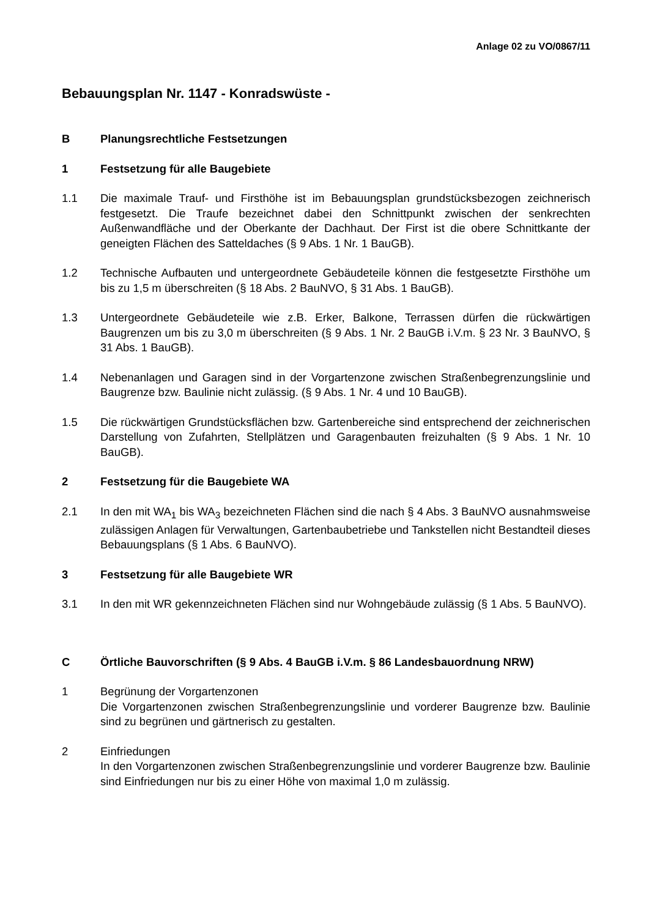Anlage 02 zu VO/0867/11
Bebauungsplan Nr. 1147 - Konradswüste -
B Planungsrechtliche Festsetzungen
1 Festsetzung für alle Baugebiete
1.1 Die maximale Trauf- und Firsthöhe ist im Bebauungsplan grundstücksbezogen zeichnerisch festgesetzt. Die Traufe bezeichnet dabei den Schnittpunkt zwischen der senkrechten Außenwandfläche und der Oberkante der Dachhaut. Der First ist die obere Schnittkante der geneigten Flächen des Satteldaches (§ 9 Abs. 1 Nr. 1 BauGB).
1.2 Technische Aufbauten und untergeordnete Gebäudeteile können die festgesetzte Firsthöhe um bis zu 1,5 m überschreiten (§ 18 Abs. 2 BauNVO, § 31 Abs. 1 BauGB).
1.3 Untergeordnete Gebäudeteile wie z.B. Erker, Balkone, Terrassen dürfen die rück­wärtigen Baugrenzen um bis zu 3,0 m überschreiten (§ 9 Abs. 1 Nr. 2 BauGB i.V.m. § 23 Nr. 3 BauNVO, § 31 Abs. 1 BauGB).
1.4 Nebenanlagen und Garagen sind in der Vorgartenzone zwischen Straßenbegren­zungslinie und Baugrenze bzw. Baulinie nicht zulässig. (§ 9 Abs. 1 Nr. 4 und 10 BauGB).
1.5 Die rückwärtigen Grundstücksflächen bzw. Gartenbereiche sind entsprechend der zeichnerischen Darstellung von Zufahrten, Stellplätzen und Garagenbauten freizu­halten (§ 9 Abs. 1 Nr. 10 BauGB).
2 Festsetzung für die Baugebiete WA
2.1 In den mit WA<sub>1</sub> bis WA<sub>3</sub> bezeichneten Flächen sind die nach § 4 Abs. 3 BauNVO ausnahmsweise zulässigen Anlagen für Verwaltungen, Gartenbaubetriebe und Tankstellen nicht Bestandteil dieses Bebauungsplans (§ 1 Abs. 6 BauNVO).
3 Festsetzung für alle Baugebiete WR
3.1 In den mit WR gekennzeichneten Flächen sind nur Wohngebäude zulässig (§ 1 Abs. 5 BauNVO).
C Örtliche Bauvorschriften (§ 9 Abs. 4 BauGB i.V.m. § 86 Landesbauordnung NRW)
1 Begrünung der Vorgartenzonen
Die Vorgartenzonen zwischen Straßenbegrenzungslinie und vorderer Baugrenze bzw. Baulinie sind zu begrünen und gärtnerisch zu gestalten.
2 Einfriedungen
In den Vorgartenzonen zwischen Straßenbegrenzungslinie und vorderer Baugrenze bzw. Baulinie sind Einfriedungen nur bis zu einer Höhe von maximal 1,0 m zulässig.